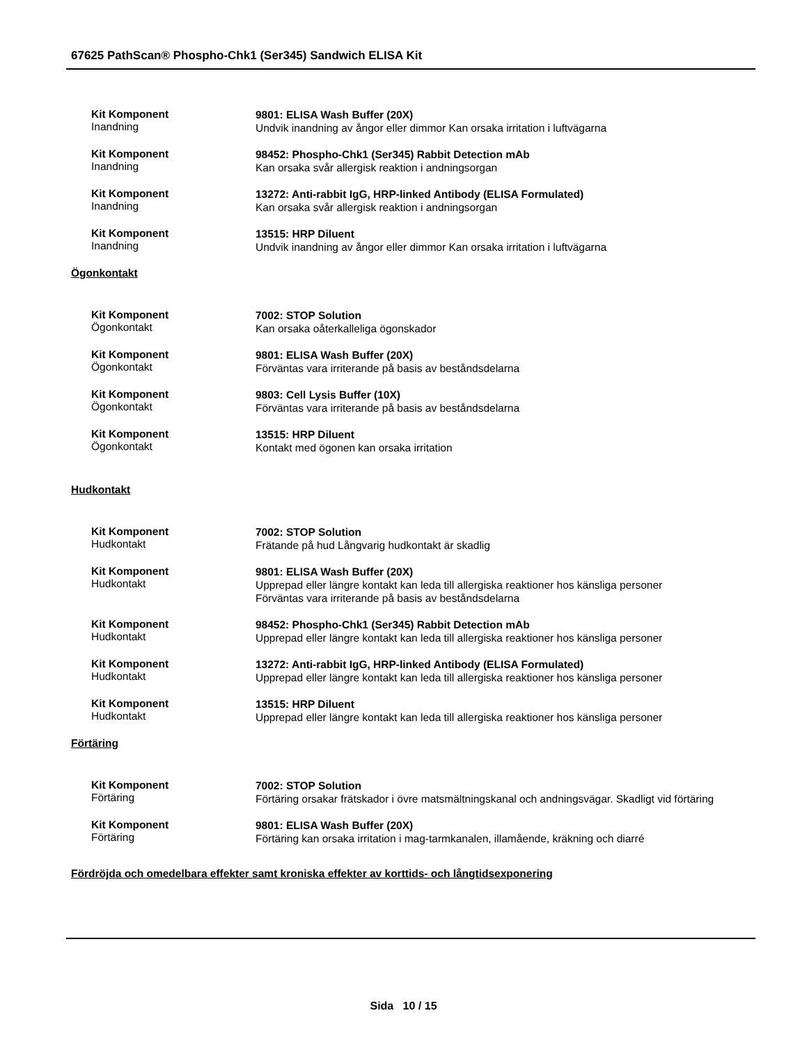67625 PathScan® Phospho-Chk1 (Ser345) Sandwich ELISA Kit
Kit Komponent
Inandning
9801: ELISA Wash Buffer (20X)
Undvik inandning av ångor eller dimmor Kan orsaka irritation i luftvägarna
Kit Komponent
Inandning
98452: Phospho-Chk1 (Ser345) Rabbit Detection mAb
Kan orsaka svår allergisk reaktion i andningsorgan
Kit Komponent
Inandning
13272: Anti-rabbit IgG, HRP-linked Antibody (ELISA Formulated)
Kan orsaka svår allergisk reaktion i andningsorgan
Kit Komponent
Inandning
13515: HRP Diluent
Undvik inandning av ångor eller dimmor Kan orsaka irritation i luftvägarna
Ögonkontakt
Kit Komponent
Ögonkontakt
7002: STOP Solution
Kan orsaka oåterkalleliga ögonskador
Kit Komponent
Ögonkontakt
9801: ELISA Wash Buffer (20X)
Förväntas vara irriterande på basis av beståndsdelarna
Kit Komponent
Ögonkontakt
9803: Cell Lysis Buffer (10X)
Förväntas vara irriterande på basis av beståndsdelarna
Kit Komponent
Ögonkontakt
13515: HRP Diluent
Kontakt med ögonen kan orsaka irritation
Hudkontakt
Kit Komponent
Hudkontakt
7002: STOP Solution
Frätande på hud Långvarig hudkontakt är skadlig
Kit Komponent
Hudkontakt
9801: ELISA Wash Buffer (20X)
Upprepad eller längre kontakt kan leda till allergiska reaktioner hos känsliga personer
Förväntas vara irriterande på basis av beståndsdelarna
Kit Komponent
Hudkontakt
98452: Phospho-Chk1 (Ser345) Rabbit Detection mAb
Upprepad eller längre kontakt kan leda till allergiska reaktioner hos känsliga personer
Kit Komponent
Hudkontakt
13272: Anti-rabbit IgG, HRP-linked Antibody (ELISA Formulated)
Upprepad eller längre kontakt kan leda till allergiska reaktioner hos känsliga personer
Kit Komponent
Hudkontakt
13515: HRP Diluent
Upprepad eller längre kontakt kan leda till allergiska reaktioner hos känsliga personer
Förtäring
Kit Komponent
Förtäring
7002: STOP Solution
Förtäring orsakar frätskador i övre matsmältningskanal och andningsvägar. Skadligt vid förtäring
Kit Komponent
Förtäring
9801: ELISA Wash Buffer (20X)
Förtäring kan orsaka irritation i mag-tarmkanalen, illamående, kräkning och diarré
Fördröjda och omedelbara effekter samt kroniska effekter av korttids- och långtidsexponering
Sida 10 / 15